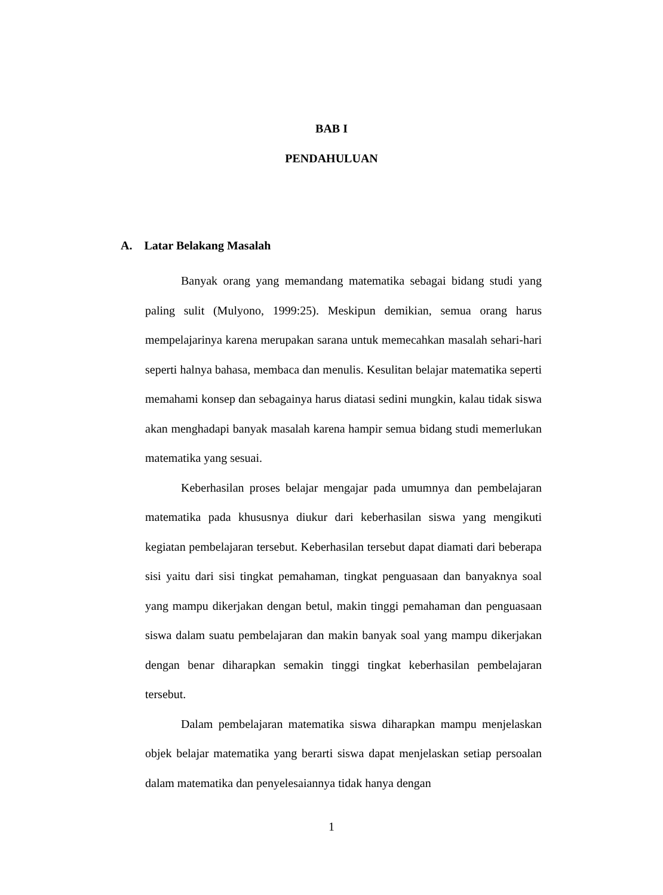BAB I
PENDAHULUAN
A. Latar Belakang Masalah
Banyak orang yang memandang matematika sebagai bidang studi yang paling sulit (Mulyono, 1999:25). Meskipun demikian, semua orang harus mempelajarinya karena merupakan sarana untuk memecahkan masalah sehari-hari seperti halnya bahasa, membaca dan menulis. Kesulitan belajar matematika seperti memahami konsep dan sebagainya harus diatasi sedini mungkin, kalau tidak siswa akan menghadapi banyak masalah karena hampir semua bidang studi memerlukan matematika yang sesuai.
Keberhasilan proses belajar mengajar pada umumnya dan pembelajaran matematika pada khususnya diukur dari keberhasilan siswa yang mengikuti kegiatan pembelajaran tersebut. Keberhasilan tersebut dapat diamati dari beberapa sisi yaitu dari sisi tingkat pemahaman, tingkat penguasaan dan banyaknya soal yang mampu dikerjakan dengan betul, makin tinggi pemahaman dan penguasaan siswa dalam suatu pembelajaran dan makin banyak soal yang mampu dikerjakan dengan benar diharapkan semakin tinggi tingkat keberhasilan pembelajaran tersebut.
Dalam pembelajaran matematika siswa diharapkan mampu menjelaskan objek belajar matematika yang berarti siswa dapat menjelaskan setiap persoalan dalam matematika dan penyelesaiannya tidak hanya dengan
1